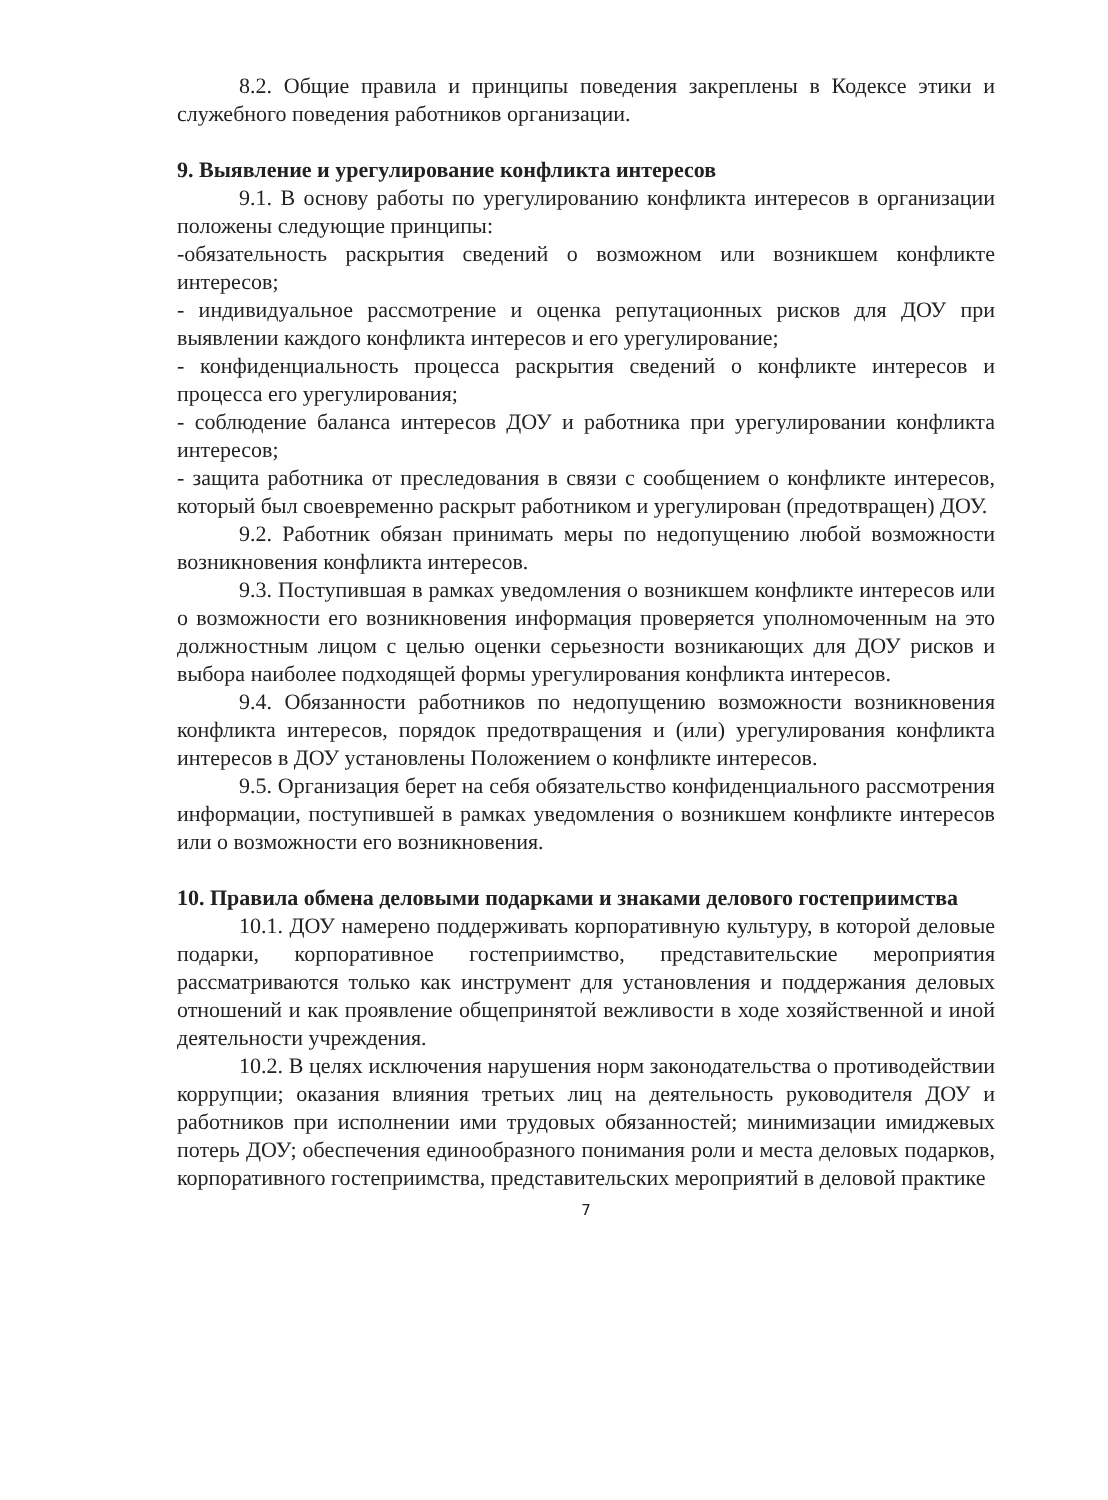8.2. Общие правила и принципы поведения закреплены в Кодексе этики и служебного поведения работников организации.
9. Выявление и урегулирование конфликта интересов
9.1. В основу работы по урегулированию конфликта интересов в организации положены следующие принципы:
-обязательность раскрытия сведений о возможном или возникшем конфликте интересов;
- индивидуальное рассмотрение и оценка репутационных рисков для ДОУ при выявлении каждого конфликта интересов и его урегулирование;
- конфиденциальность процесса раскрытия сведений о конфликте интересов и процесса его урегулирования;
- соблюдение баланса интересов ДОУ и работника при урегулировании конфликта интересов;
- защита работника от преследования в связи с сообщением о конфликте интересов, который был своевременно раскрыт работником и урегулирован (предотвращен) ДОУ.
9.2. Работник обязан принимать меры по недопущению любой возможности возникновения конфликта интересов.
9.3. Поступившая в рамках уведомления о возникшем конфликте интересов или о возможности его возникновения информация проверяется уполномоченным на это должностным лицом с целью оценки серьезности возникающих для ДОУ рисков и выбора наиболее подходящей формы урегулирования конфликта интересов.
9.4. Обязанности работников по недопущению возможности возникновения конфликта интересов, порядок предотвращения и (или) урегулирования конфликта интересов в ДОУ установлены Положением о конфликте интересов.
9.5. Организация берет на себя обязательство конфиденциального рассмотрения информации, поступившей в рамках уведомления о возникшем конфликте интересов или о возможности его возникновения.
10. Правила обмена деловыми подарками и знаками делового гостеприимства
10.1. ДОУ намерено поддерживать корпоративную культуру, в которой деловые подарки, корпоративное гостеприимство, представительские мероприятия рассматриваются только как инструмент для установления и поддержания деловых отношений и как проявление общепринятой вежливости в ходе хозяйственной и иной деятельности учреждения.
10.2. В целях исключения нарушения норм законодательства о противодействии коррупции; оказания влияния третьих лиц на деятельность руководителя ДОУ и работников при исполнении ими трудовых обязанностей; минимизации имиджевых потерь ДОУ; обеспечения единообразного понимания роли и места деловых подарков, корпоративного гостеприимства, представительских мероприятий в деловой практике
7